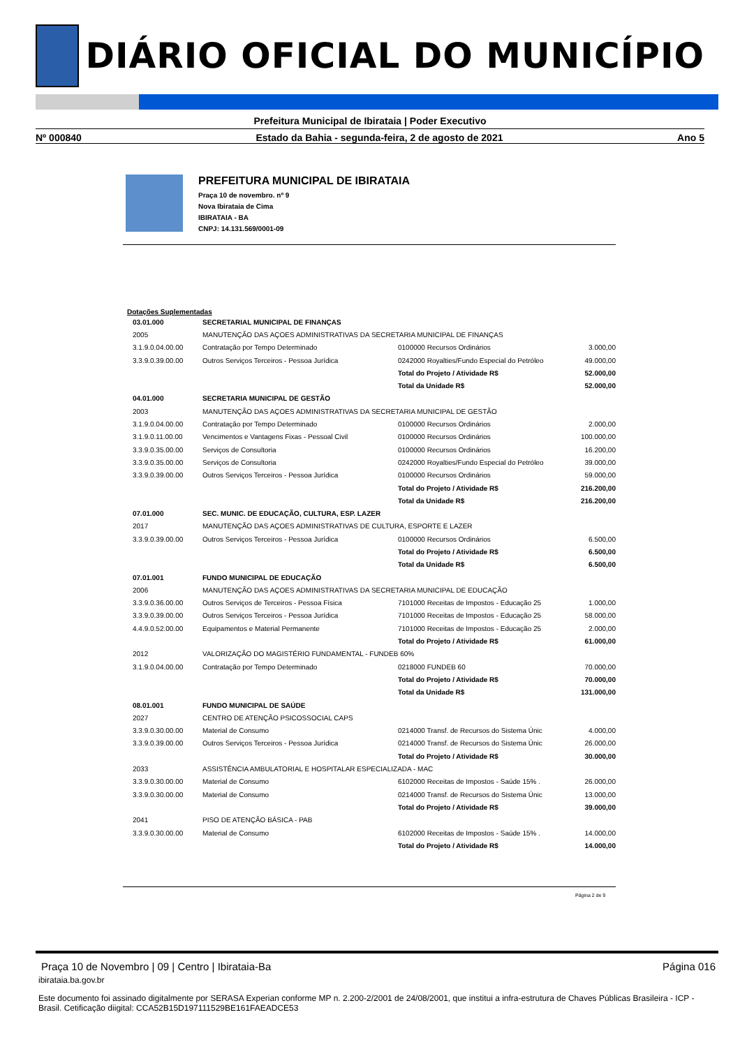DIÁRIO OFICIAL DO MUNICÍPIO
Prefeitura Municipal de Ibirataia | Poder Executivo
Nº 000840 Estado da Bahia - segunda-feira, 2 de agosto de 2021 Ano 5
PREFEITURA MUNICIPAL DE IBIRATAIA
Praça 10 de novembro. nº 9
Nova Ibirataia de Cima
IBIRATAIA - BA
CNPJ: 14.131.569/0001-09
Dotações Suplementadas
| 03.01.000 | SECRETARIAL MUNICIPAL DE FINANÇAS | | |
| 2005 | MANUTENÇÃO DAS AÇOES ADMINISTRATIVAS DA SECRETARIA MUNICIPAL DE FINANÇAS | | |
| 3.1.9.0.04.00.00 | Contratação por Tempo Determinado | 0100000 Recursos Ordinários | 3.000,00 |
| 3.3.9.0.39.00.00 | Outros Serviços Terceiros - Pessoa Jurídica | 0242000 Royalties/Fundo Especial do Petróleo | 49.000,00 |
| | | Total do Projeto / Atividade R$ | 52.000,00 |
| | | Total da Unidade R$ | 52.000,00 |
| 04.01.000 | SECRETARIA MUNICIPAL DE GESTÃO | | |
| 2003 | MANUTENÇÃO DAS AÇOES ADMINISTRATIVAS DA SECRETARIA MUNICIPAL DE GESTÃO | | |
| 3.1.9.0.04.00.00 | Contratação por Tempo Determinado | 0100000 Recursos Ordinários | 2.000,00 |
| 3.1.9.0.11.00.00 | Vencimentos e Vantagens Fixas - Pessoal Civil | 0100000 Recursos Ordinários | 100.000,00 |
| 3.3.9.0.35.00.00 | Serviços de Consultoria | 0100000 Recursos Ordinários | 16.200,00 |
| 3.3.9.0.35.00.00 | Serviços de Consultoria | 0242000 Royalties/Fundo Especial do Petróleo | 39.000,00 |
| 3.3.9.0.39.00.00 | Outros Serviços Terceiros - Pessoa Jurídica | 0100000 Recursos Ordinários | 59.000,00 |
| | | Total do Projeto / Atividade R$ | 216.200,00 |
| | | Total da Unidade R$ | 216.200,00 |
| 07.01.000 | SEC. MUNIC. DE EDUCAÇÃO, CULTURA, ESP. LAZER | | |
| 2017 | MANUTENÇÃO DAS AÇOES ADMINISTRATIVAS DE CULTURA, ESPORTE E LAZER | | |
| 3.3.9.0.39.00.00 | Outros Serviços Terceiros - Pessoa Jurídica | 0100000 Recursos Ordinários | 6.500,00 |
| | | Total do Projeto / Atividade R$ | 6.500,00 |
| | | Total da Unidade R$ | 6.500,00 |
| 07.01.001 | FUNDO MUNICIPAL DE EDUCAÇÃO | | |
| 2006 | MANUTENÇÃO DAS AÇOES ADMINISTRATIVAS DA SECRETARIA MUNICIPAL DE EDUCAÇÃO | | |
| 3.3.9.0.36.00.00 | Outros Serviços de Terceiros - Pessoa Física | 7101000 Receitas de Impostos - Educação 25 | 1.000,00 |
| 3.3.9.0.39.00.00 | Outros Serviços Terceiros - Pessoa Jurídica | 7101000 Receitas de Impostos - Educação 25 | 58.000,00 |
| 4.4.9.0.52.00.00 | Equipamentos e Material Permanente | 7101000 Receitas de Impostos - Educação 25 | 2.000,00 |
| | | Total do Projeto / Atividade R$ | 61.000,00 |
| 2012 | VALORIZAÇÃO DO MAGISTÉRIO FUNDAMENTAL - FUNDEB 60% | | |
| 3.1.9.0.04.00.00 | Contratação por Tempo Determinado | 0218000 FUNDEB 60 | 70.000,00 |
| | | Total do Projeto / Atividade R$ | 70.000,00 |
| | | Total da Unidade R$ | 131.000,00 |
| 08.01.001 | FUNDO MUNICIPAL DE SAÚDE | | |
| 2027 | CENTRO DE ATENÇÃO PSICOSSOCIAL CAPS | | |
| 3.3.9.0.30.00.00 | Material de Consumo | 0214000 Transf. de Recursos do Sistema Únic | 4.000,00 |
| 3.3.9.0.39.00.00 | Outros Serviços Terceiros - Pessoa Jurídica | 0214000 Transf. de Recursos do Sistema Únic | 26.000,00 |
| | | Total do Projeto / Atividade R$ | 30.000,00 |
| 2033 | ASSISTÊNCIA AMBULATORIAL E HOSPITALAR ESPECIALIZADA - MAC | | |
| 3.3.9.0.30.00.00 | Material de Consumo | 6102000 Receitas de Impostos - Saúde 15% . | 26.000,00 |
| 3.3.9.0.30.00.00 | Material de Consumo | 0214000 Transf. de Recursos do Sistema Únic | 13.000,00 |
| | | Total do Projeto / Atividade R$ | 39.000,00 |
| 2041 | PISO DE ATENÇÃO BÁSICA - PAB | | |
| 3.3.9.0.30.00.00 | Material de Consumo | 6102000 Receitas de Impostos - Saúde 15% . | 14.000,00 |
| | | Total do Projeto / Atividade R$ | 14.000,00 |
Página 2 de 9
Praça 10 de Novembro | 09 | Centro | Ibirataia-Ba Página 016
ibirataia.ba.gov.br
Este documento foi assinado digitalmente por SERASA Experian conforme MP n. 2.200-2/2001 de 24/08/2001, que institui a infra-estrutura de Chaves Públicas Brasileira - ICP - Brasil. Cetificação diigital: CCA52B15D197111529BE161FAEADCE53